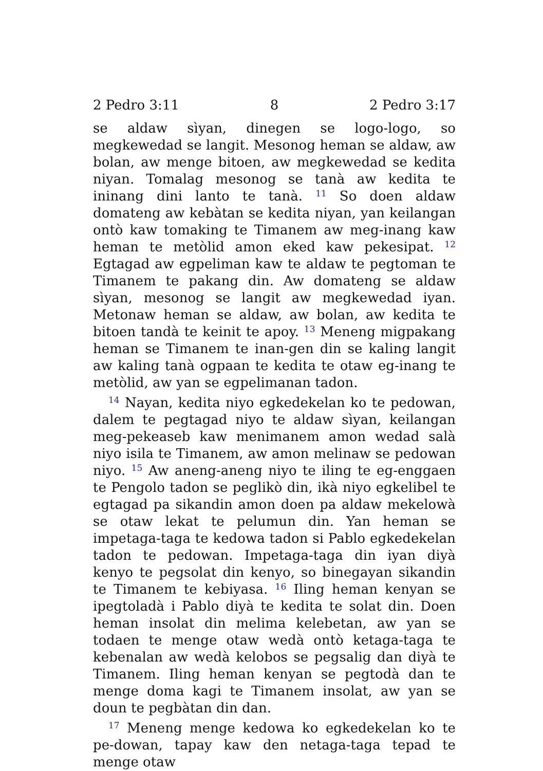2 Pedro 3:11 8 2 Pedro 3:17
se aldaw sìyan, dinegen se logo-logo, so megkewedad se langit. Mesonog heman se aldaw, aw bolan, aw menge bitoen, aw megkewedad se kedita niyan. Tomalag mesonog se tanà aw kedita te ininang dini lanto te tanà. <sup>11</sup> So doen aldaw domateng aw kebàtan se kedita niyan, yan keilangan ontò kaw tomaking te Timanem aw meg-inang kaw heman te metòlid amon eked kaw pekesipat. <sup>12</sup> Egtagad aw egpeliman kaw te aldaw te pegtoman te Timanem te pakang din. Aw domateng se aldaw sìyan, mesonog se langit aw megkewedad iyan. Metonaw heman se aldaw, aw bolan, aw kedita te bitoen tandà te keinit te apoy. <sup>13</sup> Meneng migpakang heman se Timanem te inan-gen din se kaling langit aw kaling tanà ogpaan te kedita te otaw eg-inang te metòlid, aw yan se egpelimanan tadon.
<sup>14</sup> Nayan, kedita niyo egkedekelan ko te pedowan, dalem te pegtagad niyo te aldaw sìyan, keilangan meg-pekeaseb kaw menimanem amon wedad salà niyo isila te Timanem, aw amon melinaw se pedowan niyo. <sup>15</sup> Aw aneng-aneng niyo te iling te eg-enggaen te Pengolo tadon se peglikò din, ikà niyo egkelibel te egtagad pa sikandin amon doen pa aldaw mekelowà se otaw lekat te pelumun din. Yan heman se impetaga-taga te kedowa tadon si Pablo egkedekelan tadon te pedowan. Impetaga-taga din iyan diyà kenyo te pegsolat din kenyo, so binegayan sikandin te Timanem te kebiyasa. <sup>16</sup> Iling heman kenyan se ipegtoladà i Pablo diyà te kedita te solat din. Doen heman insolat din melima kelebetan, aw yan se todaen te menge otaw wedà ontò ketaga-taga te kebenalan aw wedà kelobos se pegsalig dan diyà te Timanem. Iling heman kenyan se pegtodà dan te menge doma kagi te Timanem insolat, aw yan se doun te pegbàtan din dan.
<sup>17</sup> Meneng menge kedowa ko egkedekelan ko te pe-dowan, tapay kaw den netaga-taga tepad te menge otaw